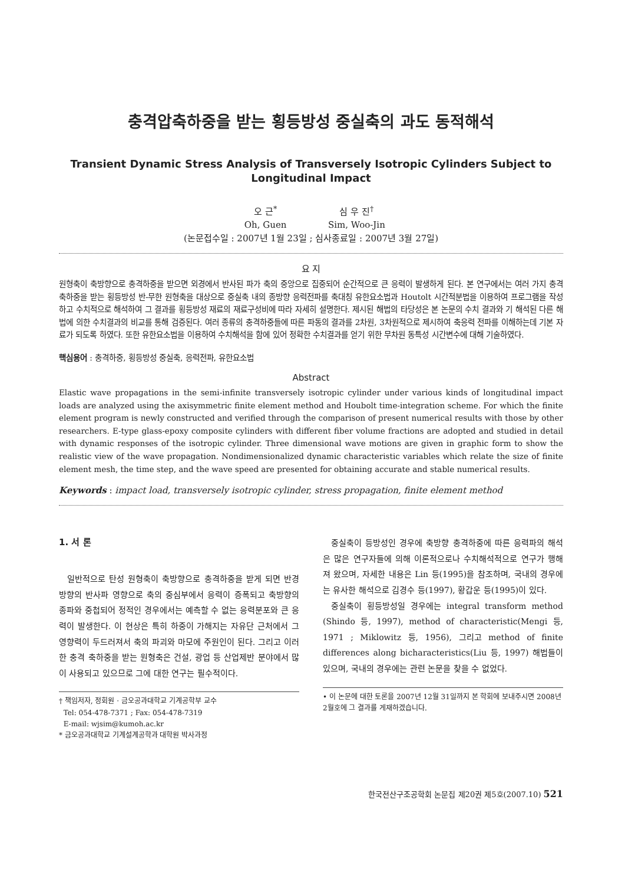충격압축하중을 받는 횡등방성 중실축의 과도 동적해석
Transient Dynamic Stress Analysis of Transversely Isotropic Cylinders Subject to Longitudinal Impact
오 근<sup>*</sup> 심 우 진<sup>†</sup>
Oh, Guen Sim, Woo-Jin
(논문접수일 : 2007년 1월 23일 ; 심사종료일 : 2007년 3월 27일)
요 지
원형축이 축방향으로 충격하중을 받으면 외경에서 반사된 파가 축의 중앙으로 집중되어 순간적으로 큰 응력이 발생하게 된다. 본 연구에서는 여러 가지 충격 축하중을 받는 횡등방성 반-무한 원형축을 대상으로 중실축 내의 종방향 응력전파를 축대칭 유한요소법과 Houtolt 시간적분법을 이용하여 프로그램을 작성하고 수치적으로 해석하여 그 결과를 횡등방성 재료의 재료구성비에 따라 자세히 설명한다. 제시된 해법의 타당성은 본 논문의 수치 결과와 기 해석된 다른 해법에 의한 수치결과의 비교를 통해 검증된다. 여러 종류의 충격하중들에 따른 파동의 결과를 2차원, 3차원적으로 제시하여 축응력 전파를 이해하는데 기본 자료가 되도록 하였다. 또한 유한요소법을 이용하여 수치해석을 함에 있어 정확한 수치결과를 얻기 위한 무차원 동특성 시간변수에 대해 기술하였다.
핵심용어 : 충격하중, 횡등방성 중실축, 응력전파, 유한요소법
Abstract
Elastic wave propagations in the semi-infinite transversely isotropic cylinder under various kinds of longitudinal impact loads are analyzed using the axisymmetric finite element method and Houbolt time-integration scheme. For which the finite element program is newly constructed and verified through the comparison of present numerical results with those by other researchers. E-type glass-epoxy composite cylinders with different fiber volume fractions are adopted and studied in detail with dynamic responses of the isotropic cylinder. Three dimensional wave motions are given in graphic form to show the realistic view of the wave propagation. Nondimensionalized dynamic characteristic variables which relate the size of finite element mesh, the time step, and the wave speed are presented for obtaining accurate and stable numerical results.
Keywords : impact load, transversely isotropic cylinder, stress propagation, finite element method
1. 서 론
일반적으로 탄성 원형축이 축방향으로 충격하중을 받게 되면 반경방향의 반사파 영향으로 축의 중심부에서 응력이 증폭되고 축방향의 종파와 중첩되어 정적인 경우에서는 예측할 수 없는 응력분포와 큰 응력이 발생한다. 이 현상은 특히 하중이 가해지는 자유단 근처에서 그 영향력이 두드러져서 축의 파괴와 마모에 주원인이 된다. 그리고 이러한 충격 축하중을 받는 원형축은 건설, 광업 등 산업제반 분야에서 많이 사용되고 있으므로 그에 대한 연구는 필수적이다.
† 책임저자, 정회원 · 금오공과대학교 기계공학부 교수
Tel: 054-478-7371 ; Fax: 054-478-7319
E-mail: wjsim@kumoh.ac.kr
* 금오공과대학교 기계설계공학과 대학원 박사과정
중실축이 등방성인 경우에 축방향 충격하중에 따른 응력파의 해석은 많은 연구자들에 의해 이론적으로나 수치해석적으로 연구가 행해져 왔으며, 자세한 내용은 Lin 등(1995)을 참조하며, 국내의 경우에는 유사한 해석으로 김경수 등(1997), 황갑운 등(1995)이 있다.
중실축이 횡등방성일 경우에는 integral transform method (Shindo 등, 1997), method of characteristic(Mengi 등, 1971 ; Miklowitz 등, 1956), 그리고 method of finite differences along bicharacteristics(Liu 등, 1997) 해법들이 있으며, 국내의 경우에는 관련 논문을 찾을 수 없었다.
• 이 논문에 대한 토론을 2007년 12월 31일까지 본 학회에 보내주시면 2008년 2월호에 그 결과를 게재하겠습니다.
한국전산구조공학회 논문집 제20권 제5호(2007.10) 521